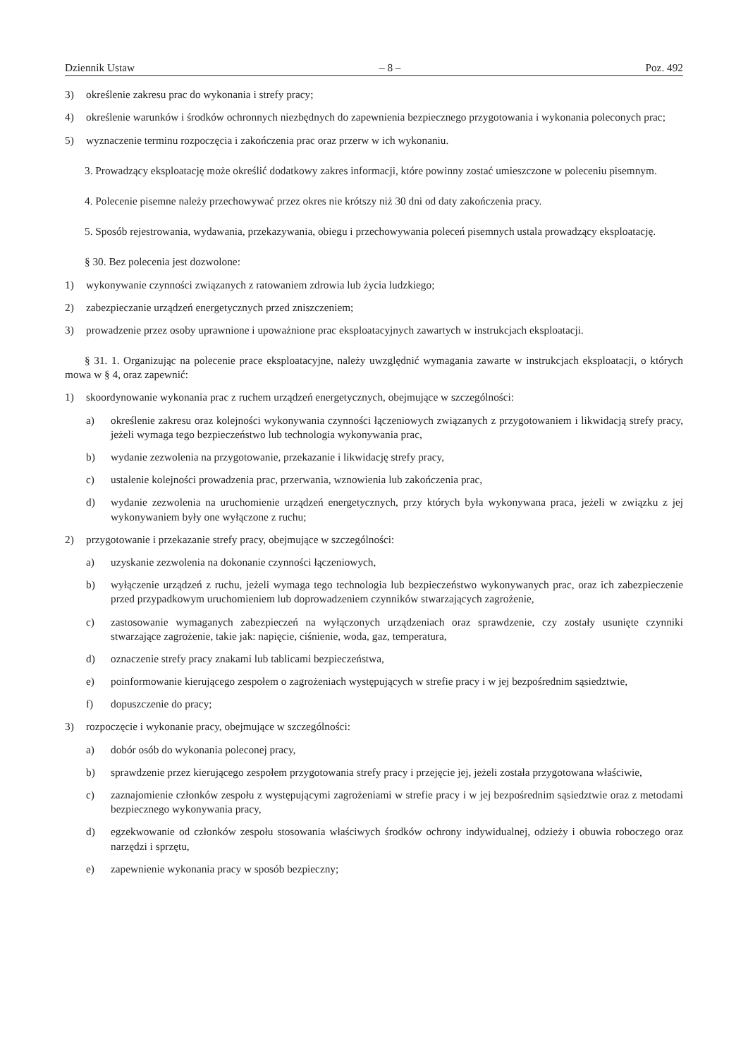Dziennik Ustaw – 8 – Poz. 492
3) określenie zakresu prac do wykonania i strefy pracy;
4) określenie warunków i środków ochronnych niezbędnych do zapewnienia bezpiecznego przygotowania i wykonania poleconych prac;
5) wyznaczenie terminu rozpoczęcia i zakończenia prac oraz przerw w ich wykonaniu.
3. Prowadzący eksploatację może określić dodatkowy zakres informacji, które powinny zostać umieszczone w poleceniu pisemnym.
4. Polecenie pisemne należy przechowywać przez okres nie krótszy niż 30 dni od daty zakończenia pracy.
5. Sposób rejestrowania, wydawania, przekazywania, obiegu i przechowywania poleceń pisemnych ustala prowadzący eksploatację.
§ 30. Bez polecenia jest dozwolone:
1) wykonywanie czynności związanych z ratowaniem zdrowia lub życia ludzkiego;
2) zabezpieczanie urządzeń energetycznych przed zniszczeniem;
3) prowadzenie przez osoby uprawnione i upoważnione prac eksploatacyjnych zawartych w instrukcjach eksploatacji.
§ 31. 1. Organizując na polecenie prace eksploatacyjne, należy uwzględnić wymagania zawarte w instrukcjach eksploatacji, o których mowa w § 4, oraz zapewnić:
1) skoordynowanie wykonania prac z ruchem urządzeń energetycznych, obejmujące w szczególności:
a) określenie zakresu oraz kolejności wykonywania czynności łączeniowych związanych z przygotowaniem i likwidacją strefy pracy, jeżeli wymaga tego bezpieczeństwo lub technologia wykonywania prac,
b) wydanie zezwolenia na przygotowanie, przekazanie i likwidację strefy pracy,
c) ustalenie kolejności prowadzenia prac, przerwania, wznowienia lub zakończenia prac,
d) wydanie zezwolenia na uruchomienie urządzeń energetycznych, przy których była wykonywana praca, jeżeli w związku z jej wykonywaniem były one wyłączone z ruchu;
2) przygotowanie i przekazanie strefy pracy, obejmujące w szczególności:
a) uzyskanie zezwolenia na dokonanie czynności łączeniowych,
b) wyłączenie urządzeń z ruchu, jeżeli wymaga tego technologia lub bezpieczeństwo wykonywanych prac, oraz ich zabezpieczenie przed przypadkowym uruchomieniem lub doprowadzeniem czynników stwarzających zagrożenie,
c) zastosowanie wymaganych zabezpieczeń na wyłączonych urządzeniach oraz sprawdzenie, czy zostały usunięte czynniki stwarzające zagrożenie, takie jak: napięcie, ciśnienie, woda, gaz, temperatura,
d) oznaczenie strefy pracy znakami lub tablicami bezpieczeństwa,
e) poinformowanie kierującego zespołem o zagrożeniach występujących w strefie pracy i w jej bezpośrednim sąsiedztwie,
f) dopuszczenie do pracy;
3) rozpoczęcie i wykonanie pracy, obejmujące w szczególności:
a) dobór osób do wykonania poleconej pracy,
b) sprawdzenie przez kierującego zespołem przygotowania strefy pracy i przejęcie jej, jeżeli została przygotowana właściwie,
c) zaznajomienie członków zespołu z występującymi zagrożeniami w strefie pracy i w jej bezpośrednim sąsiedztwie oraz z metodami bezpiecznego wykonywania pracy,
d) egzekwowanie od członków zespołu stosowania właściwych środków ochrony indywidualnej, odzieży i obuwia roboczego oraz narzędzi i sprzętu,
e) zapewnienie wykonania pracy w sposób bezpieczny;